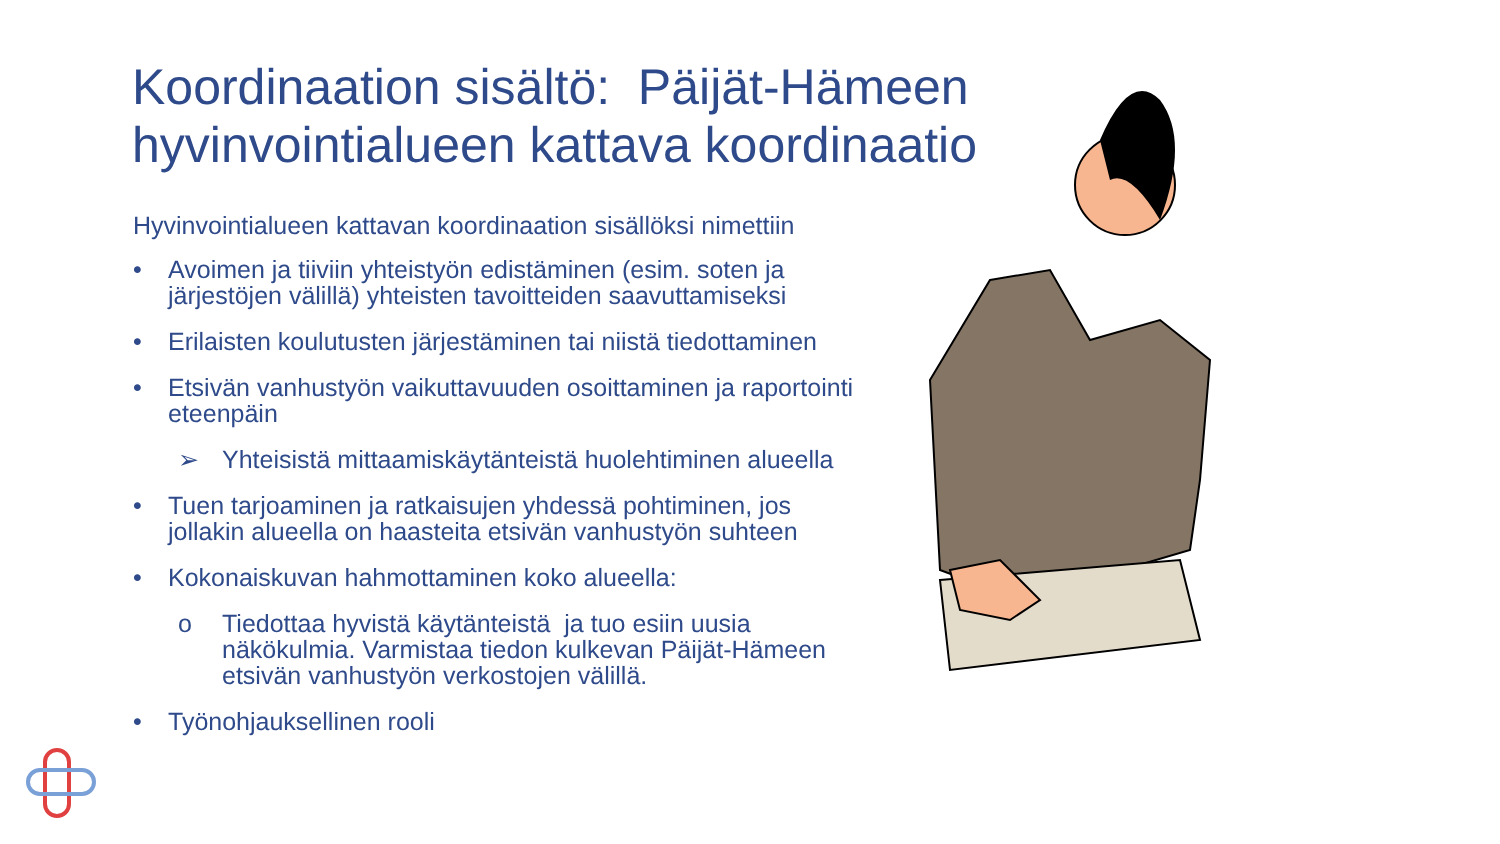Koordinaation sisältö: Päijät-Hämeen hyvinvointialueen kattava koordinaatio
Hyvinvointialueen kattavan koordinaation sisällöksi nimettiin
• Avoimen ja tiiviin yhteistyön edistäminen (esim. soten ja järjestöjen välillä) yhteisten tavoitteiden saavuttamiseksi
• Erilaisten koulutusten järjestäminen tai niistä tiedottaminen
• Etsivän vanhustyön vaikuttavuuden osoittaminen ja raportointi eteenpäin
➢ Yhteisistä mittaamiskäytänteistä huolehtiminen alueella
• Tuen tarjoaminen ja ratkaisujen yhdessä pohtiminen, jos jollakin alueella on haasteita etsivän vanhustyön suhteen
• Kokonaiskuvan hahmottaminen koko alueella:
o Tiedottaa hyvistä käytänteistä ja tuo esiin uusia näkökulmia. Varmistaa tiedon kulkevan Päijät-Hämeen etsivän vanhustyön verkostojen välillä.
• Työnohjauksellinen rooli